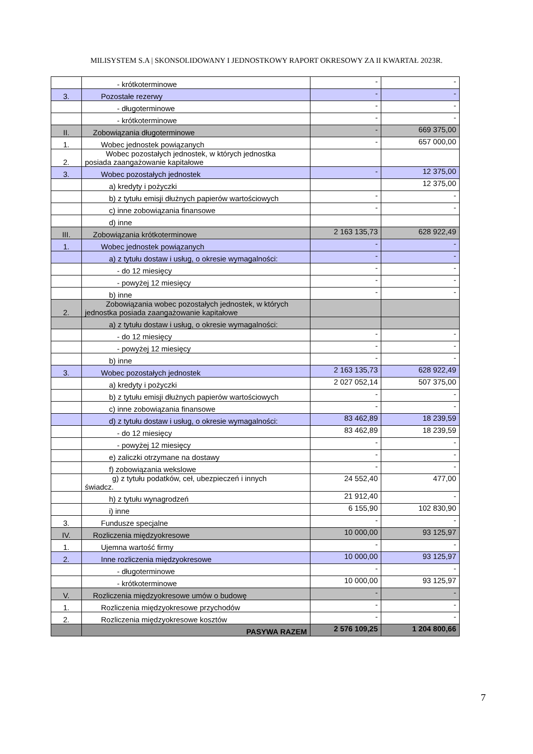MILISYSTEM S.A | SKONSOLIDOWANY I JEDNOSTKOWY RAPORT OKRESOWY ZA II KWARTAŁ 2023R.
| | - krótkoterminowe | - | - |
| 3. | Pozostałe rezerwy | - | - |
| | - długoterminowe | - | - |
| | - krótkoterminowe | - | - |
| II. | Zobowiązania długoterminowe | - | 669 375,00 |
| 1. | Wobec jednostek powiązanych | - | 657 000,00 |
| 2. | Wobec pozostałych jednostek, w których jednostka posiada zaangażowanie kapitałowe | | |
| 3. | Wobec pozostałych jednostek | - | 12 375,00 |
| | a) kredyty i pożyczki | | 12 375,00 |
| | b) z tytułu emisji dłużnych papierów wartościowych | - | - |
| | c) inne zobowiązania finansowe | - | - |
| | d) inne | | |
| III. | Zobowiązania krótkoterminowe | 2 163 135,73 | 628 922,49 |
| 1. | Wobec jednostek powiązanych | - | - |
| | a) z tytułu dostaw i usług, o okresie wymagalności: | - | - |
| | - do 12 miesięcy | - | - |
| | - powyżej 12 miesięcy | - | - |
| | b) inne | - | - |
| 2. | Zobowiązania wobec pozostałych jednostek, w których jednostka posiada zaangażowanie kapitałowe | | |
| | a) z tytułu dostaw i usług, o okresie wymagalności: | | |
| | - do 12 miesięcy | - | - |
| | - powyżej 12 miesięcy | - | - |
| | b) inne | - | - |
| 3. | Wobec pozostałych jednostek | 2 163 135,73 | 628 922,49 |
| | a) kredyty i pożyczki | 2 027 052,14 | 507 375,00 |
| | b) z tytułu emisji dłużnych papierów wartościowych | - | - |
| | c) inne zobowiązania finansowe | - | - |
| | d) z tytułu dostaw i usług, o okresie wymagalności: | 83 462,89 | 18 239,59 |
| | - do 12 miesięcy | 83 462,89 | 18 239,59 |
| | - powyżej 12 miesięcy | - | - |
| | e) zaliczki otrzymane na dostawy | - | - |
| | f) zobowiązania wekslowe | - | - |
| | g) z tytułu podatków, ceł, ubezpieczeń i innych świadcz. | 24 552,40 | 477,00 |
| | h) z tytułu wynagrodzeń | 21 912,40 | - |
| | i) inne | 6 155,90 | 102 830,90 |
| 3. | Fundusze specjalne | - | - |
| IV. | Rozliczenia międzyokresowe | 10 000,00 | 93 125,97 |
| 1. | Ujemna wartość firmy | - | - |
| 2. | Inne rozliczenia międzyokresowe | 10 000,00 | 93 125,97 |
| | - długoterminowe | - | - |
| | - krótkoterminowe | 10 000,00 | 93 125,97 |
| V. | Rozliczenia międzyokresowe umów o budowę | - | - |
| 1. | Rozliczenia międzyokresowe przychodów | - | - |
| 2. | Rozliczenia międzyokresowe kosztów | - | - |
| | PASYWA RAZEM | 2 576 109,25 | 1 204 800,66 |
7